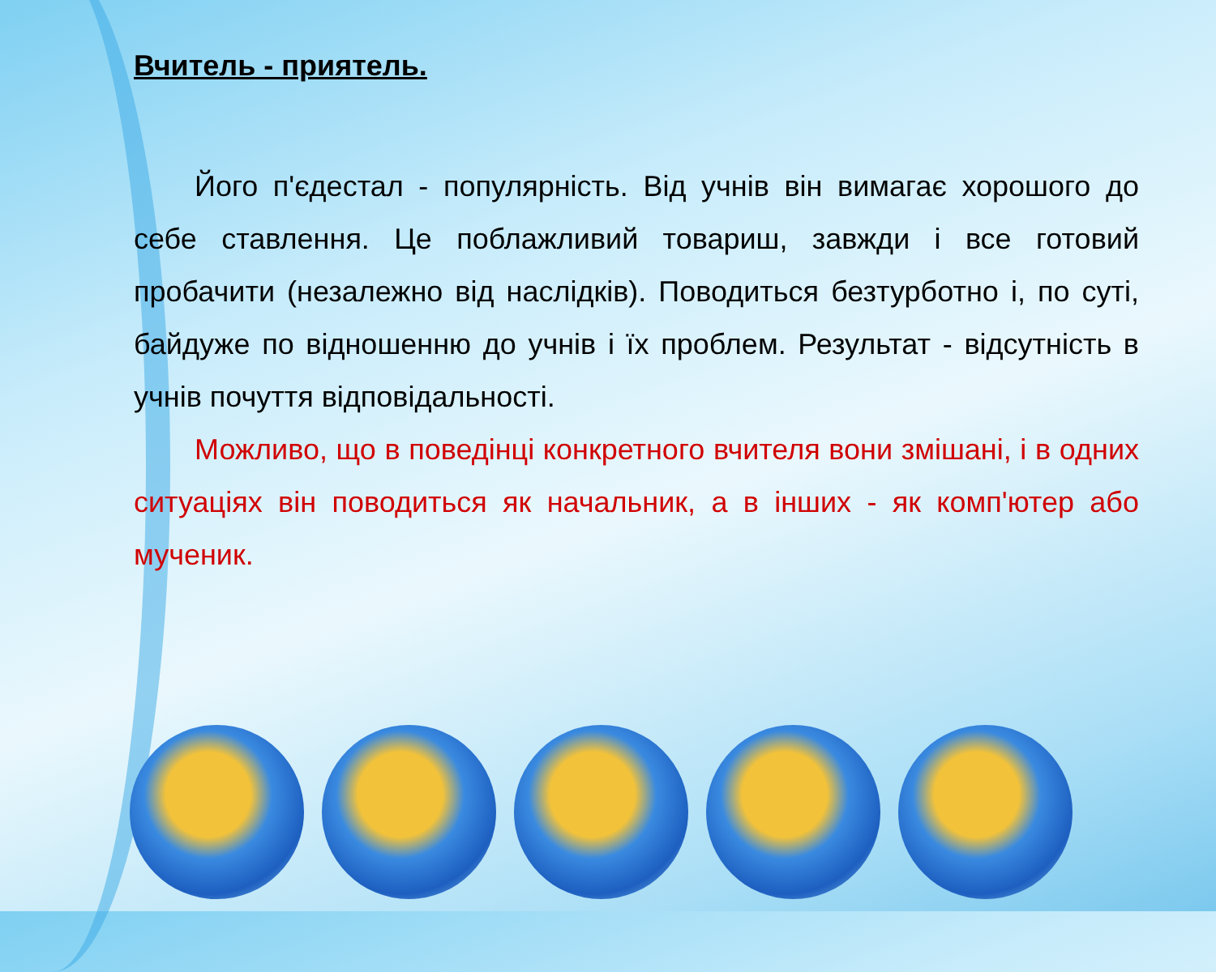Вчитель - приятель.
Його п'єдестал - популярність. Від учнів він вимагає хорошого до себе ставлення. Це поблажливий товариш, завжди і все готовий пробачити (незалежно від наслідків). Поводиться безтурботно і, по суті, байдуже по відношенню до учнів і їх проблем. Результат - відсутність в учнів почуття відповідальності.
Можливо, що в поведінці конкретного вчителя вони змішані, і в одних ситуаціях він поводиться як начальник, а в інших - як комп'ютер або мученик.